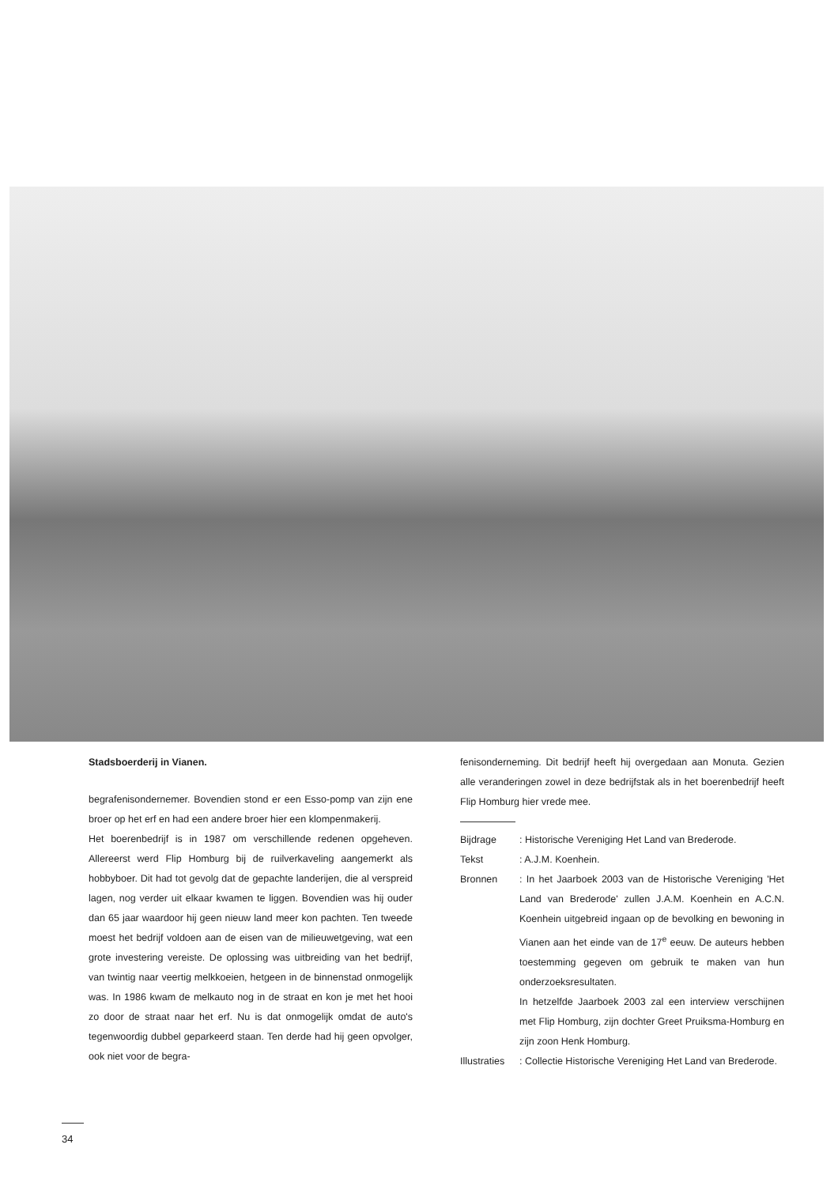Stadsboerderij in Vianen.
begrafenisondernemer. Bovendien stond er een Esso-pomp van zijn ene broer op het erf en had een andere broer hier een klompenmakerij.
Het boerenbedrijf is in 1987 om verschillende redenen opgeheven. Allereerst werd Flip Homburg bij de ruilverkaveling aangemerkt als hobbyboer. Dit had tot gevolg dat de gepachte landerijen, die al verspreid lagen, nog verder uit elkaar kwamen te liggen. Bovendien was hij ouder dan 65 jaar waardoor hij geen nieuw land meer kon pachten. Ten tweede moest het bedrijf voldoen aan de eisen van de milieuwetgeving, wat een grote investering vereiste. De oplossing was uitbreiding van het bedrijf, van twintig naar veertig melkkoeien, hetgeen in de binnenstad onmogelijk was. In 1986 kwam de melkauto nog in de straat en kon je met het hooi zo door de straat naar het erf. Nu is dat onmogelijk omdat de auto's tegenwoordig dubbel geparkeerd staan. Ten derde had hij geen opvolger, ook niet voor de begra-
fenisonderneming. Dit bedrijf heeft hij overgedaan aan Monuta. Gezien alle veranderingen zowel in deze bedrijfstak als in het boerenbedrijf heeft Flip Homburg hier vrede mee.
| Bijdrage | : Historische Vereniging Het Land van Brederode. |
| Tekst | : A.J.M. Koenhein. |
| Bronnen | : In het Jaarboek 2003 van de Historische Vereniging 'Het Land van Brederode' zullen J.A.M. Koenhein en A.C.N. Koenhein uitgebreid ingaan op de bevolking en bewoning in Vianen aan het einde van de 17<sup>e</sup> eeuw. De auteurs hebben toestemming gegeven om gebruik te maken van hun onderzoeksresultaten. In hetzelfde Jaarboek 2003 zal een interview verschijnen met Flip Homburg, zijn dochter Greet Pruiksma-Homburg en zijn zoon Henk Homburg. |
| Illustraties | : Collectie Historische Vereniging Het Land van Brederode. |
34